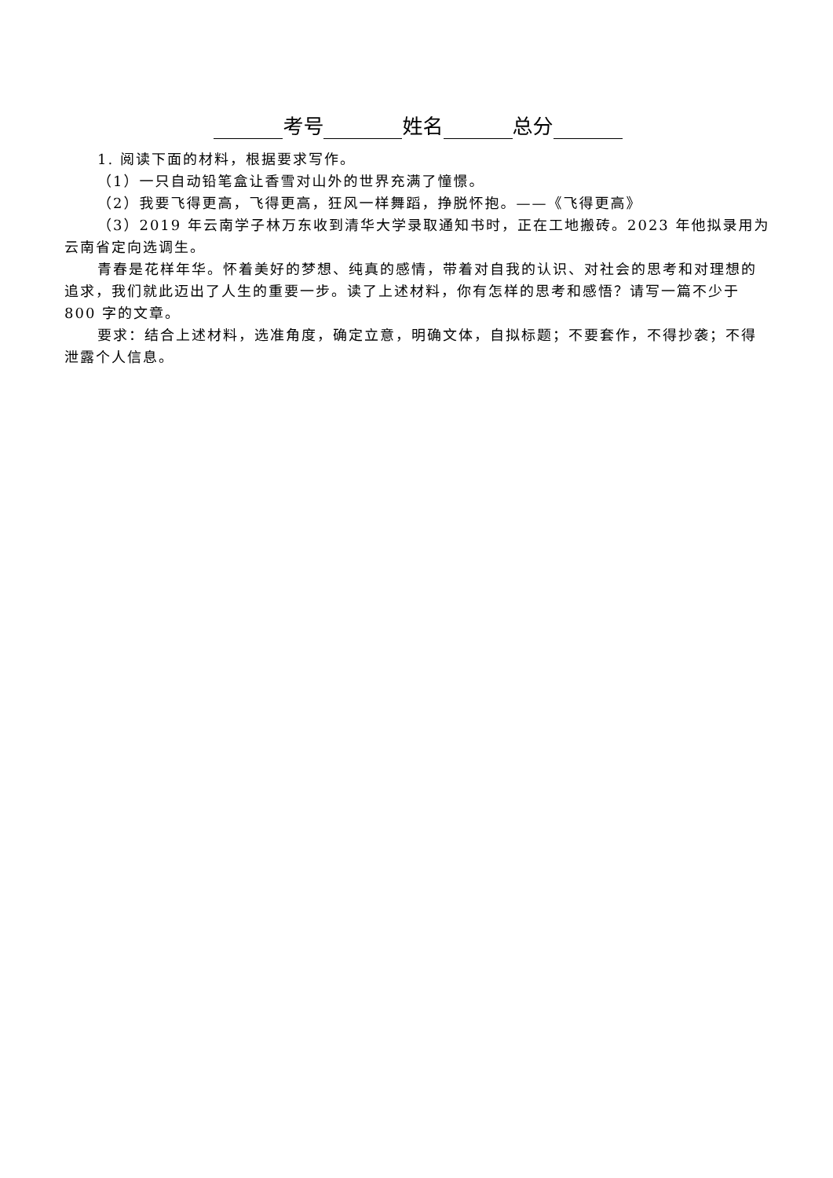考号 姓名 总分
1. 阅读下面的材料，根据要求写作。
（1）一只自动铅笔盒让香雪对山外的世界充满了憧憬。
（2）我要飞得更高，飞得更高，狂风一样舞蹈，挣脱怀抱。——《飞得更高》
（3）2019 年云南学子林万东收到清华大学录取通知书时，正在工地搬砖。2023 年他拟录用为云南省定向选调生。
青春是花样年华。怀着美好的梦想、纯真的感情，带着对自我的认识、对社会的思考和对理想的追求，我们就此迈出了人生的重要一步。读了上述材料，你有怎样的思考和感悟？请写一篇不少于 800 字的文章。
要求：结合上述材料，选准角度，确定立意，明确文体，自拟标题；不要套作，不得抄袭；不得泄露个人信息。